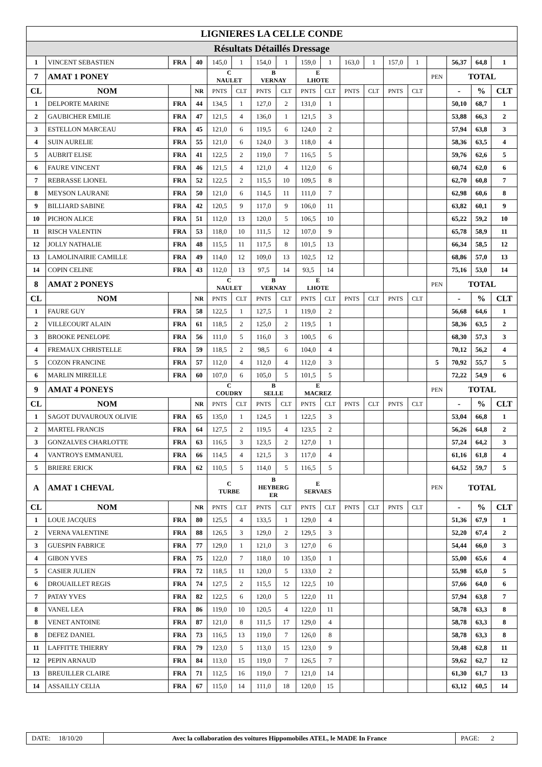| LIGNIERES LA CELLE CONDE | | | | | | | | | | | | | | | | | |
| Résultats Détaillés Dressage | | | | | | | | | | | | | | | | | |
| 1 | VINCENT SEBASTIEN | FRA | 40 | 145,0 | 1 | 154,0 | 1 | 159,0 | 1 | 163,0 | 1 | 157,0 | 1 | | 56,37 | 64,8 | 1 |
| 7 | AMAT 1 PONEY | | | C NAULET | | B VERNAY | | E LHOTE | | | | | | PEN | TOTAL | | |
| CL | NOM | | NR | PNTS | CLT | PNTS | CLT | PNTS | CLT | PNTS | CLT | PNTS | CLT | | - | % | CLT |
| 1 | DELPORTE MARINE | FRA | 44 | 134,5 | 1 | 127,0 | 2 | 131,0 | 1 | | | | | | 50,10 | 68,7 | 1 |
| 2 | GAUBICHER EMILIE | FRA | 47 | 121,5 | 4 | 136,0 | 1 | 121,5 | 3 | | | | | | 53,88 | 66,3 | 2 |
| 3 | ESTELLON MARCEAU | FRA | 45 | 121,0 | 6 | 119,5 | 6 | 124,0 | 2 | | | | | | 57,94 | 63,8 | 3 |
| 4 | SUIN AURELIE | FRA | 55 | 121,0 | 6 | 124,0 | 3 | 118,0 | 4 | | | | | | 58,36 | 63,5 | 4 |
| 5 | AUBRIT ELISE | FRA | 41 | 122,5 | 2 | 119,0 | 7 | 116,5 | 5 | | | | | | 59,76 | 62,6 | 5 |
| 6 | FAURE VINCENT | FRA | 46 | 121,5 | 4 | 121,0 | 4 | 112,0 | 6 | | | | | | 60,74 | 62,0 | 6 |
| 7 | REBRASSE LIONEL | FRA | 52 | 122,5 | 2 | 115,5 | 10 | 109,5 | 8 | | | | | | 62,70 | 60,8 | 7 |
| 8 | MEYSON LAURANE | FRA | 50 | 121,0 | 6 | 114,5 | 11 | 111,0 | 7 | | | | | | 62,98 | 60,6 | 8 |
| 9 | BILLIARD SABINE | FRA | 42 | 120,5 | 9 | 117,0 | 9 | 106,0 | 11 | | | | | | 63,82 | 60,1 | 9 |
| 10 | PICHON ALICE | FRA | 51 | 112,0 | 13 | 120,0 | 5 | 106,5 | 10 | | | | | | 65,22 | 59,2 | 10 |
| 11 | RISCH VALENTIN | FRA | 53 | 118,0 | 10 | 111,5 | 12 | 107,0 | 9 | | | | | | 65,78 | 58,9 | 11 |
| 12 | JOLLY NATHALIE | FRA | 48 | 115,5 | 11 | 117,5 | 8 | 101,5 | 13 | | | | | | 66,34 | 58,5 | 12 |
| 13 | LAMOLINAIRIE CAMILLE | FRA | 49 | 114,0 | 12 | 109,0 | 13 | 102,5 | 12 | | | | | | 68,86 | 57,0 | 13 |
| 14 | COPIN CELINE | FRA | 43 | 112,0 | 13 | 97,5 | 14 | 93,5 | 14 | | | | | | 75,16 | 53,0 | 14 |
| 8 | AMAT 2 PONEYS | | | C NAULET | | B VERNAY | | E LHOTE | | | | | | PEN | TOTAL | | |
| CL | NOM | | NR | PNTS | CLT | PNTS | CLT | PNTS | CLT | PNTS | CLT | PNTS | CLT | | - | % | CLT |
| 1 | FAURE GUY | FRA | 58 | 122,5 | 1 | 127,5 | 1 | 119,0 | 2 | | | | | | 56,68 | 64,6 | 1 |
| 2 | VILLECOURT ALAIN | FRA | 61 | 118,5 | 2 | 125,0 | 2 | 119,5 | 1 | | | | | | 58,36 | 63,5 | 2 |
| 3 | BROOKE PENELOPE | FRA | 56 | 111,0 | 5 | 116,0 | 3 | 100,5 | 6 | | | | | | 68,30 | 57,3 | 3 |
| 4 | FREMAUX CHRISTELLE | FRA | 59 | 118,5 | 2 | 98,5 | 6 | 104,0 | 4 | | | | | | 70,12 | 56,2 | 4 |
| 5 | COZON FRANCINE | FRA | 57 | 112,0 | 4 | 112,0 | 4 | 112,0 | 3 | | | | | 5 | 70,92 | 55,7 | 5 |
| 6 | MARLIN MIREILLE | FRA | 60 | 107,0 | 6 | 105,0 | 5 | 101,5 | 5 | | | | | | 72,22 | 54,9 | 6 |
| 9 | AMAT 4 PONEYS | | | C COUDRY | | B SELLE | | E MACREZ | | | | | | PEN | TOTAL | | |
| CL | NOM | | NR | PNTS | CLT | PNTS | CLT | PNTS | CLT | PNTS | CLT | PNTS | CLT | | - | % | CLT |
| 1 | SAGOT DUVAUROUX OLIVIE | FRA | 65 | 135,0 | 1 | 124,5 | 1 | 122,5 | 3 | | | | | | 53,04 | 66,8 | 1 |
| 2 | MARTEL FRANCIS | FRA | 64 | 127,5 | 2 | 119,5 | 4 | 123,5 | 2 | | | | | | 56,26 | 64,8 | 2 |
| 3 | GONZALVES CHARLOTTE | FRA | 63 | 116,5 | 3 | 123,5 | 2 | 127,0 | 1 | | | | | | 57,24 | 64,2 | 3 |
| 4 | VANTROYS EMMANUEL | FRA | 66 | 114,5 | 4 | 121,5 | 3 | 117,0 | 4 | | | | | | 61,16 | 61,8 | 4 |
| 5 | BRIERE ERICK | FRA | 62 | 110,5 | 5 | 114,0 | 5 | 116,5 | 5 | | | | | | 64,52 | 59,7 | 5 |
| A | AMAT 1 CHEVAL | | | C TURBE | | B HEYBERG ER | | E SERVAES | | | | | | PEN | TOTAL | | |
| CL | NOM | | NR | PNTS | CLT | PNTS | CLT | PNTS | CLT | PNTS | CLT | PNTS | CLT | | - | % | CLT |
| 1 | LOUE JACQUES | FRA | 80 | 125,5 | 4 | 133,5 | 1 | 129,0 | 4 | | | | | | 51,36 | 67,9 | 1 |
| 2 | VERNA VALENTINE | FRA | 88 | 126,5 | 3 | 129,0 | 2 | 129,5 | 3 | | | | | | 52,20 | 67,4 | 2 |
| 3 | GUESPIN FABRICE | FRA | 77 | 129,0 | 1 | 121,0 | 3 | 127,0 | 6 | | | | | | 54,44 | 66,0 | 3 |
| 4 | GIBON YVES | FRA | 75 | 122,0 | 7 | 118,0 | 10 | 135,0 | 1 | | | | | | 55,00 | 65,6 | 4 |
| 5 | CASIER JULIEN | FRA | 72 | 118,5 | 11 | 120,0 | 5 | 133,0 | 2 | | | | | | 55,98 | 65,0 | 5 |
| 6 | DROUAILLET REGIS | FRA | 74 | 127,5 | 2 | 115,5 | 12 | 122,5 | 10 | | | | | | 57,66 | 64,0 | 6 |
| 7 | PATAY YVES | FRA | 82 | 122,5 | 6 | 120,0 | 5 | 122,0 | 11 | | | | | | 57,94 | 63,8 | 7 |
| 8 | VANEL LEA | FRA | 86 | 119,0 | 10 | 120,5 | 4 | 122,0 | 11 | | | | | | 58,78 | 63,3 | 8 |
| 8 | VENET ANTOINE | FRA | 87 | 121,0 | 8 | 111,5 | 17 | 129,0 | 4 | | | | | | 58,78 | 63,3 | 8 |
| 8 | DEFEZ DANIEL | FRA | 73 | 116,5 | 13 | 119,0 | 7 | 126,0 | 8 | | | | | | 58,78 | 63,3 | 8 |
| 11 | LAFFITTE THIERRY | FRA | 79 | 123,0 | 5 | 113,0 | 15 | 123,0 | 9 | | | | | | 59,48 | 62,8 | 11 |
| 12 | PEPIN ARNAUD | FRA | 84 | 113,0 | 15 | 119,0 | 7 | 126,5 | 7 | | | | | | 59,62 | 62,7 | 12 |
| 13 | BREUILLER CLAIRE | FRA | 71 | 112,5 | 16 | 119,0 | 7 | 121,0 | 14 | | | | | | 61,30 | 61,7 | 13 |
| 14 | ASSAILLY CELIA | FRA | 67 | 115,0 | 14 | 111,0 | 18 | 120,0 | 15 | | | | | | 63,12 | 60,5 | 14 |
| DATE: 18/10/20 | Avec la collaboration des voitures Hippomobiles ATEL, le MADE In France | PAGE: 2 |